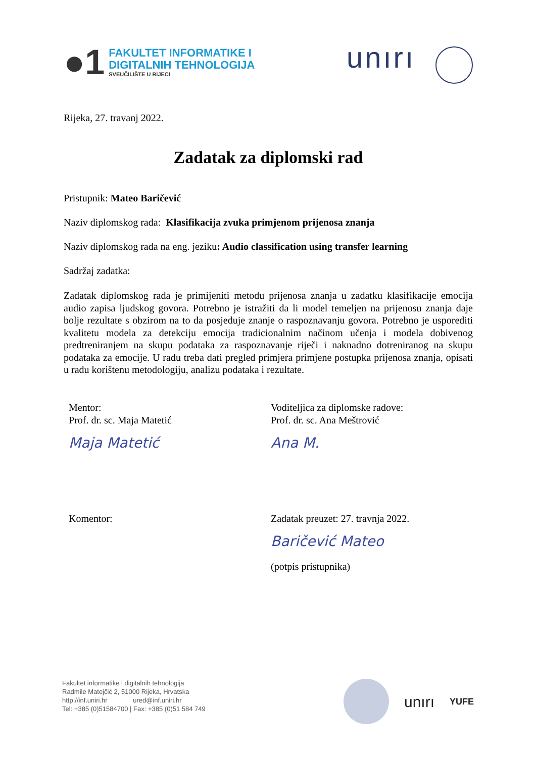●1
FAKULTET INFORMATIKE I
DIGITALNIH TEHNOLOGIJA
SVEUČILIŠTE U RIJECI
unırı
Rijeka, 27. travanj 2022.
Zadatak za diplomski rad
Pristupnik: Mateo Baričević
Naziv diplomskog rada: Klasifikacija zvuka primjenom prijenosa znanja
Naziv diplomskog rada na eng. jeziku: Audio classification using transfer learning
Sadržaj zadatka:
Zadatak diplomskog rada je primijeniti metodu prijenosa znanja u zadatku klasifikacije emocija audio zapisa ljudskog govora. Potrebno je istražiti da li model temeljen na prijenosu znanja daje bolje rezultate s obzirom na to da posjeduje znanje o raspoznavanju govora. Potrebno je usporediti kvalitetu modela za detekciju emocija tradicionalnim načinom učenja i modela dobivenog predtreniranjem na skupu podataka za raspoznavanje riječi i naknadno dotreniranog na skupu podataka za emocije. U radu treba dati pregled primjera primjene postupka prijenosa znanja, opisati u radu korištenu metodologiju, analizu podataka i rezultate.
Mentor:
Prof. dr. sc. Maja Matetić
Maja Matetić
Voditeljica za diplomske radove:
Prof. dr. sc. Ana Meštrović
Ana M.
Komentor: Zadatak preuzet: 27. travnja 2022.
Baričević Mateo
(potpis pristupnika)
Fakultet informatike i digitalnih tehnologija
Radmile Matejčić 2, 51000 Rijeka, Hrvatska
http://inf.uniri.hr ured@inf.uniri.hr
Tel: +385 (0)51584700 | Fax: +385 (0)51 584 749
unırı YUFE